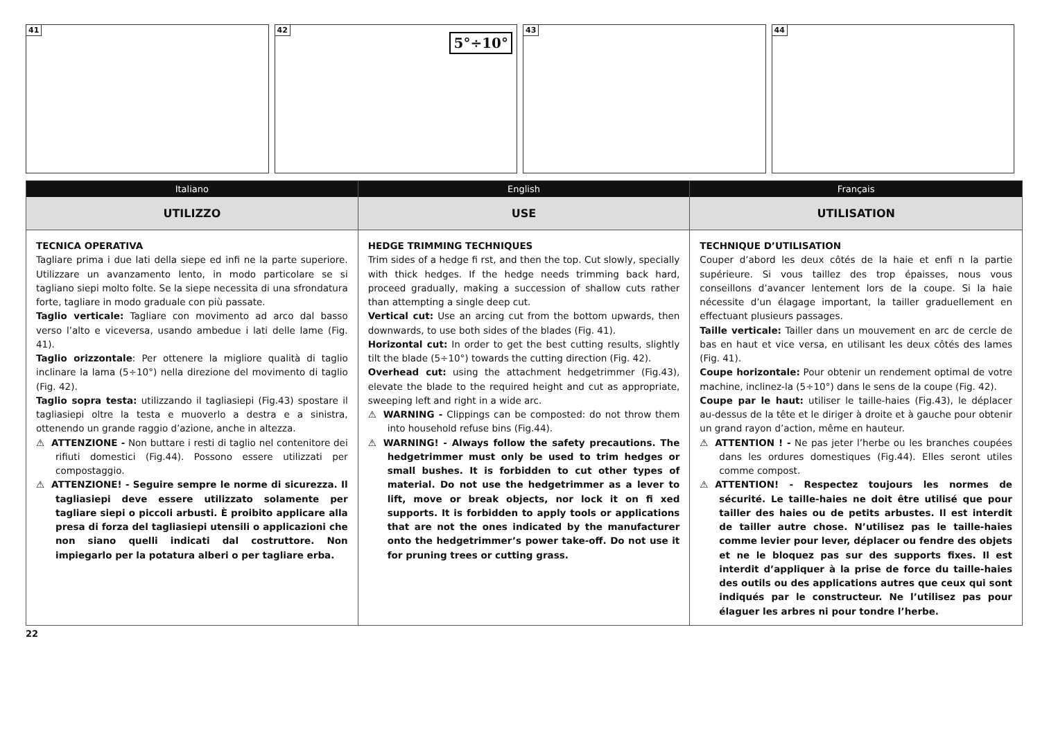41
42
5°÷10°
43
44
Italiano
UTILIZZO
TECNICA OPERATIVA
Tagliare prima i due lati della siepe ed infi ne la parte superiore. Utilizzare un avanzamento lento, in modo particolare se si tagliano siepi molto folte. Se la siepe necessita di una sfrondatura forte, tagliare in modo graduale con più passate.
Taglio verticale: Tagliare con movimento ad arco dal basso verso l’alto e viceversa, usando ambedue i lati delle lame (Fig. 41).
Taglio orizzontale: Per ottenere la migliore qualità di taglio inclinare la lama (5÷10°) nella direzione del movimento di taglio (Fig. 42).
Taglio sopra testa: utilizzando il tagliasiepi (Fig.43) spostare il tagliasiepi oltre la testa e muoverlo a destra e a sinistra, ottenendo un grande raggio d’azione, anche in altezza.
⚠ ATTENZIONE - Non buttare i resti di taglio nel contenitore dei rifiuti domestici (Fig.44). Possono essere utilizzati per compostaggio.
⚠ ATTENZIONE! - Seguire sempre le norme di sicurezza. Il tagliasiepi deve essere utilizzato solamente per tagliare siepi o piccoli arbusti. È proibito applicare alla presa di forza del tagliasiepi utensili o applicazioni che non siano quelli indicati dal costruttore. Non impiegarlo per la potatura alberi o per tagliare erba.
English
USE
HEDGE TRIMMING TECHNIQUES
Trim sides of a hedge fi rst, and then the top. Cut slowly, specially with thick hedges. If the hedge needs trimming back hard, proceed gradually, making a succession of shallow cuts rather than attempting a single deep cut.
Vertical cut: Use an arcing cut from the bottom upwards, then downwards, to use both sides of the blades (Fig. 41).
Horizontal cut: In order to get the best cutting results, slightly tilt the blade (5÷10°) towards the cutting direction (Fig. 42).
Overhead cut: using the attachment hedgetrimmer (Fig.43), elevate the blade to the required height and cut as appropriate, sweeping left and right in a wide arc.
⚠ WARNING - Clippings can be composted: do not throw them into household refuse bins (Fig.44).
⚠ WARNING! - Always follow the safety precautions. The hedgetrimmer must only be used to trim hedges or small bushes. It is forbidden to cut other types of material. Do not use the hedgetrimmer as a lever to lift, move or break objects, nor lock it on fi xed supports. It is forbidden to apply tools or applications that are not the ones indicated by the manufacturer onto the hedgetrimmer’s power take-off. Do not use it for pruning trees or cutting grass.
Français
UTILISATION
TECHNIQUE D’UTILISATION
Couper d’abord les deux côtés de la haie et enfi n la partie supérieure. Si vous taillez des trop épaisses, nous vous conseillons d’avancer lentement lors de la coupe. Si la haie nécessite d’un élagage important, la tailler graduellement en effectuant plusieurs passages.
Taille verticale: Tailler dans un mouvement en arc de cercle de bas en haut et vice versa, en utilisant les deux côtés des lames (Fig. 41).
Coupe horizontale: Pour obtenir un rendement optimal de votre machine, inclinez-la (5÷10°) dans le sens de la coupe (Fig. 42).
Coupe par le haut: utiliser le taille-haies (Fig.43), le déplacer au-dessus de la tête et le diriger à droite et à gauche pour obtenir un grand rayon d’action, même en hauteur.
⚠ ATTENTION ! - Ne pas jeter l’herbe ou les branches coupées dans les ordures domestiques (Fig.44). Elles seront utiles comme compost.
⚠ ATTENTION! - Respectez toujours les normes de sécurité. Le taille-haies ne doit être utilisé que pour tailler des haies ou de petits arbustes. Il est interdit de tailler autre chose. N’utilisez pas le taille-haies comme levier pour lever, déplacer ou fendre des objets et ne le bloquez pas sur des supports fixes. Il est interdit d’appliquer à la prise de force du taille-haies des outils ou des applications autres que ceux qui sont indiqués par le constructeur. Ne l’utilisez pas pour élaguer les arbres ni pour tondre l’herbe.
22